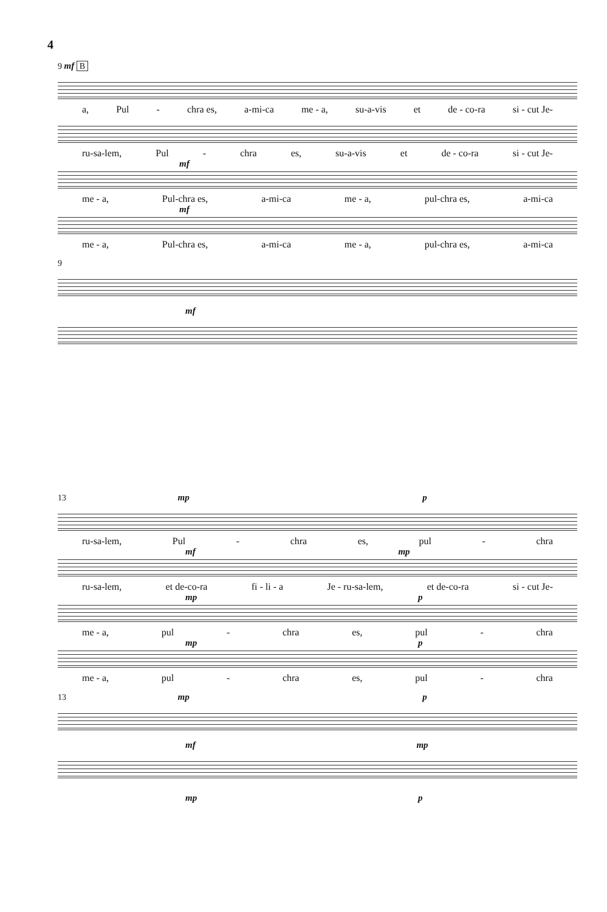4
9 mf B
a, Pul - chra es, a-mi-ca me - a, su-a-vis et de - co-ra si - cut Je-
ru-sa-lem, Pul - chra es, su-a-vis et de - co-ra si - cut Je-
mf
me - a, Pul-chra es, a-mi-ca me - a, pul-chra es, a-mi-ca
mf
me - a, Pul-chra es, a-mi-ca me - a, pul-chra es, a-mi-ca
9
mf
13 mp p
ru-sa-lem, Pul - chra es, pul - chra
mf mp
ru-sa-lem, et de-co-ra fi - li - a Je - ru-sa-lem, et de-co-ra si - cut Je-
mp p
me - a, pul - chra es, pul - chra
mp p
me - a, pul - chra es, pul - chra
13 mp p
mf mp
mp p